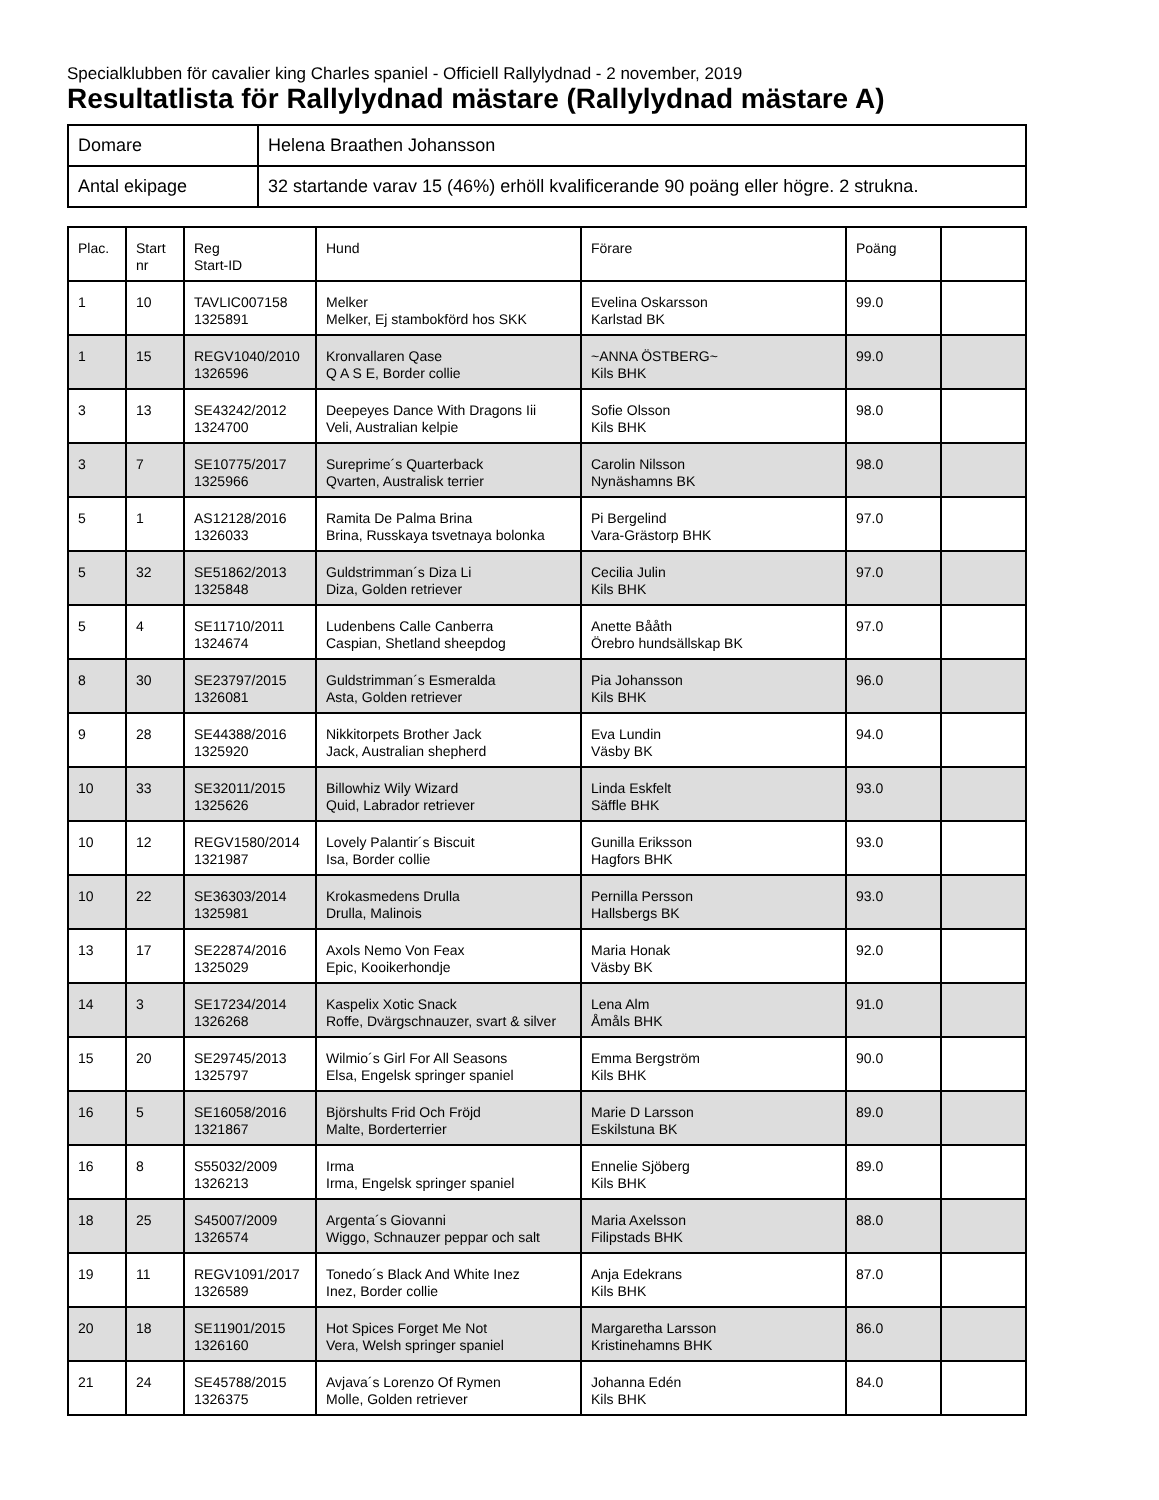Specialklubben för cavalier king Charles spaniel - Officiell Rallylydnad - 2 november, 2019
Resultatlista för Rallylydnad mästare (Rallylydnad mästare A)
| Domare | Helena Braathen Johansson |
| Antal ekipage | 32 startande varav 15 (46%) erhöll kvalificerande 90 poäng eller högre. 2 strukna. |
| Plac. | Start nr | Reg Start-ID | Hund | Förare | Poäng | |
| --- | --- | --- | --- | --- | --- | --- |
| 1 | 10 | TAVLIC007158 1325891 | Melker Melker, Ej stambokförd hos SKK | Evelina Oskarsson Karlstad BK | 99.0 | |
| 1 | 15 | REGV1040/2010 1326596 | Kronvallaren Qase Q A S E, Border collie | ~ANNA ÖSTBERG~ Kils BHK | 99.0 | |
| 3 | 13 | SE43242/2012 1324700 | Deepeyes Dance With Dragons Iii Veli, Australian kelpie | Sofie Olsson Kils BHK | 98.0 | |
| 3 | 7 | SE10775/2017 1325966 | Sureprime´s Quarterback Qvarten, Australisk terrier | Carolin Nilsson Nynäshamns BK | 98.0 | |
| 5 | 1 | AS12128/2016 1326033 | Ramita De Palma Brina Brina, Russkaya tsvetnaya bolonka | Pi Bergelind Vara-Grästorp BHK | 97.0 | |
| 5 | 32 | SE51862/2013 1325848 | Guldstrimman´s Diza Li Diza, Golden retriever | Cecilia Julin Kils BHK | 97.0 | |
| 5 | 4 | SE11710/2011 1324674 | Ludenbens Calle Canberra Caspian, Shetland sheepdog | Anette Bååth Örebro hundsällskap BK | 97.0 | |
| 8 | 30 | SE23797/2015 1326081 | Guldstrimman´s Esmeralda Asta, Golden retriever | Pia Johansson Kils BHK | 96.0 | |
| 9 | 28 | SE44388/2016 1325920 | Nikkitorpets Brother Jack Jack, Australian shepherd | Eva Lundin Väsby BK | 94.0 | |
| 10 | 33 | SE32011/2015 1325626 | Billowhiz Wily Wizard Quid, Labrador retriever | Linda Eskfelt Säffle BHK | 93.0 | |
| 10 | 12 | REGV1580/2014 1321987 | Lovely Palantir´s Biscuit Isa, Border collie | Gunilla Eriksson Hagfors BHK | 93.0 | |
| 10 | 22 | SE36303/2014 1325981 | Krokasmedens Drulla Drulla, Malinois | Pernilla Persson Hallsbergs BK | 93.0 | |
| 13 | 17 | SE22874/2016 1325029 | Axols Nemo Von Feax Epic, Kooikerhondje | Maria Honak Väsby BK | 92.0 | |
| 14 | 3 | SE17234/2014 1326268 | Kaspelix Xotic Snack Roffe, Dvärgschnauzer, svart & silver | Lena Alm Åmåls BHK | 91.0 | |
| 15 | 20 | SE29745/2013 1325797 | Wilmio´s Girl For All Seasons Elsa, Engelsk springer spaniel | Emma Bergström Kils BHK | 90.0 | |
| 16 | 5 | SE16058/2016 1321867 | Björshults Frid Och Fröjd Malte, Borderterrier | Marie D Larsson Eskilstuna BK | 89.0 | |
| 16 | 8 | S55032/2009 1326213 | Irma Irma, Engelsk springer spaniel | Ennelie Sjöberg Kils BHK | 89.0 | |
| 18 | 25 | S45007/2009 1326574 | Argenta´s Giovanni Wiggo, Schnauzer peppar och salt | Maria Axelsson Filipstads BHK | 88.0 | |
| 19 | 11 | REGV1091/2017 1326589 | Tonedo´s Black And White Inez Inez, Border collie | Anja Edekrans Kils BHK | 87.0 | |
| 20 | 18 | SE11901/2015 1326160 | Hot Spices Forget Me Not Vera, Welsh springer spaniel | Margaretha Larsson Kristinehamns BHK | 86.0 | |
| 21 | 24 | SE45788/2015 1326375 | Avjava´s Lorenzo Of Rymen Molle, Golden retriever | Johanna Edén Kils BHK | 84.0 | |